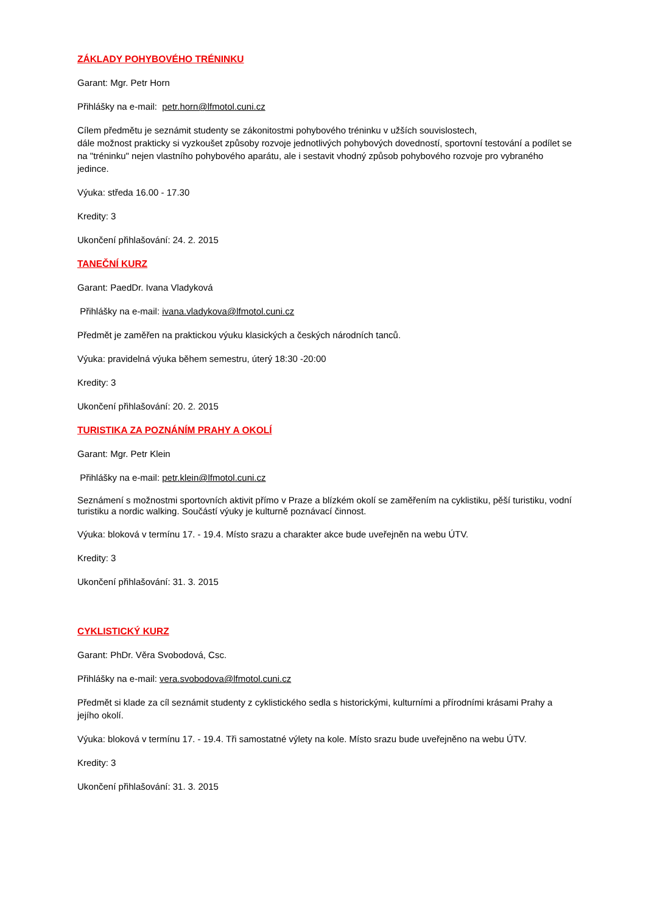ZÁKLADY POHYBOVÉHO TRÉNINKU
Garant: Mgr. Petr Horn
Přihlášky na e-mail: petr.horn@lfmotol.cuni.cz
Cílem předmětu je seznámit studenty se zákonitostmi pohybového tréninku v užších souvislostech,
dále možnost prakticky si vyzkoušet způsoby rozvoje jednotlivých pohybových dovedností, sportovní testování a podílet se na "tréninku" nejen vlastního pohybového aparátu, ale i sestavit vhodný způsob pohybového rozvoje pro vybraného jedince.
Výuka: středa 16.00 - 17.30
Kredity: 3
Ukončení přihlašování: 24. 2. 2015
TANEČNÍ KURZ
Garant: PaedDr. Ivana Vladyková
Přihlášky na e-mail: ivana.vladykova@lfmotol.cuni.cz
Předmět je zaměřen na praktickou výuku klasických a českých národních tanců.
Výuka: pravidelná výuka během semestru, úterý 18:30 -20:00
Kredity: 3
Ukončení přihlašování: 20. 2. 2015
TURISTIKA ZA POZNÁNÍM PRAHY A OKOLÍ
Garant: Mgr. Petr Klein
Přihlášky na e-mail: petr.klein@lfmotol.cuni.cz
Seznámení s možnostmi sportovních aktivit přímo v Praze a blízkém okolí se zaměřením na cyklistiku, pěší turistiku, vodní turistiku a nordic walking. Součástí výuky je kulturně poznávací činnost.
Výuka: bloková v termínu 17. - 19.4. Místo srazu a charakter akce bude uveřejněn na webu ÚTV.
Kredity: 3
Ukončení přihlašování: 31. 3. 2015
CYKLISTICKÝ KURZ
Garant: PhDr. Věra Svobodová, Csc.
Přihlášky na e-mail: vera.svobodova@lfmotol.cuni.cz
Předmět si klade za cíl seznámit studenty z cyklistického sedla s historickými, kulturními a přírodními krásami Prahy a jejího okolí.
Výuka: bloková v termínu 17. - 19.4. Tři samostatné výlety na kole. Místo srazu bude uveřejněno na webu ÚTV.
Kredity: 3
Ukončení přihlašování: 31. 3. 2015